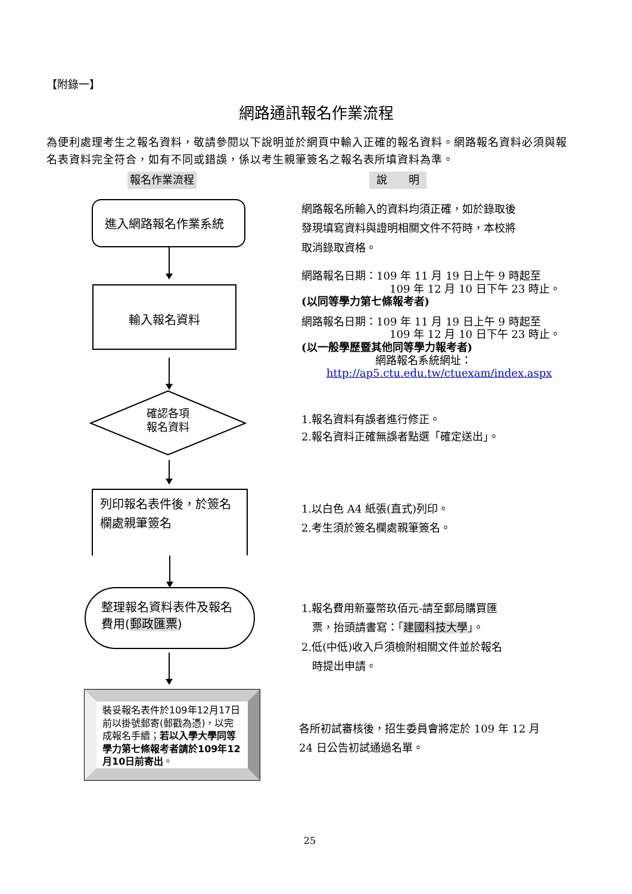【附錄一】
網路通訊報名作業流程
為便利處理考生之報名資料，敬請參閱以下說明並於網頁中輸入正確的報名資料。網路報名資料必須與報名表資料完全符合，如有不同或錯誤，係以考生親筆簽名之報名表所填資料為準。
報名作業流程 說　　明
進入網路報名作業系統
輸入報名資料
確認各項
報名資料
列印報名表件後，於簽名欄處親筆簽名
整理報名資料表件及報名費用(郵政匯票)
裝妥報名表件於109年12月17日前以掛號郵寄(郵戳為憑)，以完成報名手續；若以入學大學同等學力第七條報考者請於109年12月10日前寄出。
網路報名所輸入的資料均須正確，如於錄取後發現填寫資料與證明相關文件不符時，本校將取消錄取資格。
網路報名日期：109 年 11 月 19 日上午 9 時起至
109 年 12 月 10 日下午 23 時止。
(以同等學力第七條報考者)
網路報名日期：109 年 11 月 19 日上午 9 時起至
109 年 12 月 10 日下午 23 時止。
(以一般學歷暨其他同等學力報考者)
網路報名系統網址：
http://ap5.ctu.edu.tw/ctuexam/index.aspx
1.報名資料有誤者進行修正。
2.報名資料正確無誤者點選「確定送出」。
1.以白色 A4 紙張(直式)列印。
2.考生須於簽名欄處親筆簽名。
1.報名費用新臺幣玖佰元-請至郵局購買匯
　票，抬頭請書寫：「建國科技大學」。
2.低(中低)收入戶須檢附相關文件並於報名
　時提出申請。
各所初試審核後，招生委員會將定於 109 年 12 月 24 日公告初試通過名單。
25